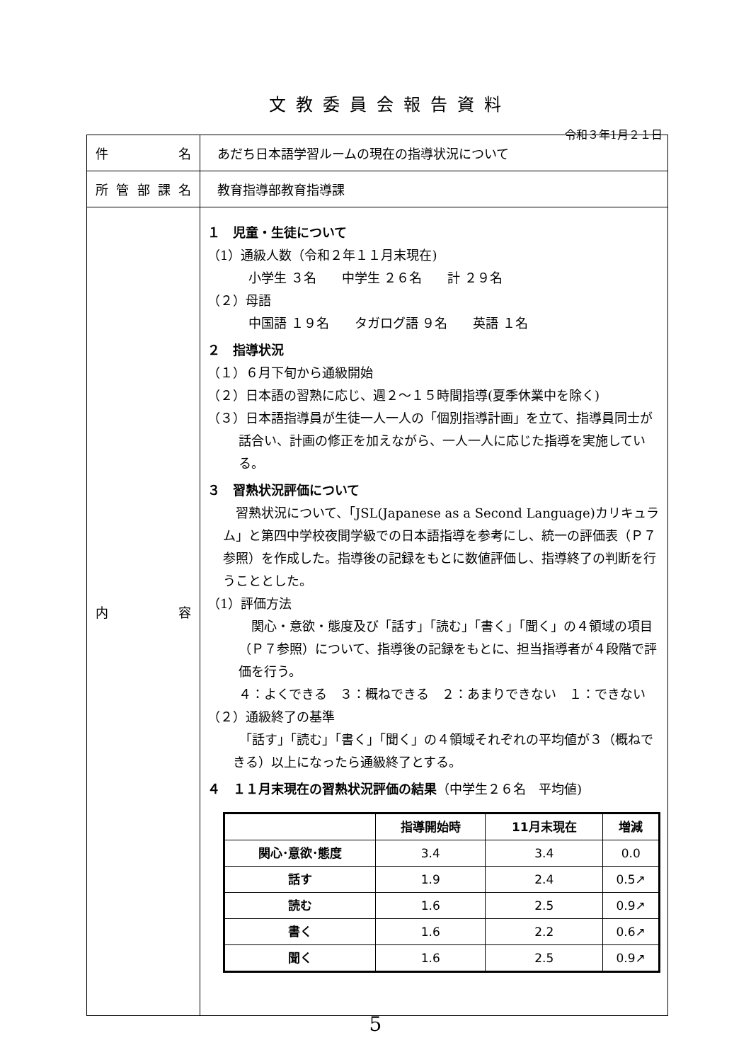文教委員会報告資料
令和３年1月２１日
| 件 名 | あだち日本語学習ルームの現在の指導状況について |
| 所 管 部 課 名 | 教育指導部教育指導課 |
| 内 容 | １ 児童・生徒について （1）通級人数（令和２年１１月末現在) 小学生 ３名 中学生 ２６名 計 ２９名 （２）母語 中国語 １９名 タガログ語 ９名 英語 １名 ２ 指導状況 （１）６月下旬から通級開始 （２）日本語の習熟に応じ、週２～１５時間指導(夏季休業中を除く) （３）日本語指導員が生徒一人一人の「個別指導計画」を立て、指導員同士が話合い、計画の修正を加えながら、一人一人に応じた指導を実施している。 ３ 習熟状況評価について 習熟状況について、「JSL(Japanese as a Second Language)カリキュラム」と第四中学校夜間学級での日本語指導を参考にし、統一の評価表（Ｐ７参照）を作成した。指導後の記録をもとに数値評価し、指導終了の判断を行うこととした。 （1）評価方法 関心・意欲・態度及び「話す」「読む」「書く」「聞く」の４領域の項目（Ｐ７参照）について、指導後の記録をもとに、担当指導者が４段階で評価を行う。 ４：よくできる ３：概ねできる ２：あまりできない １：できない （２）通級終了の基準 「話す」「読む」「書く」「聞く」の４領域それぞれの平均値が３（概ねできる）以上になったら通級終了とする。 ４ １１月末現在の習熟状況評価の結果 （中学生２６名 平均値) / / 指導開始時 / 11月末現在 / 増減 / / --- / --- / --- / --- / / 関心･意欲･態度 / 3.4 / 3.4 / 0.0 / / 話す / 1.9 / 2.4 / 0.5↗ / / 読む / 1.6 / 2.5 / 0.9↗ / / 書く / 1.6 / 2.2 / 0.6↗ / / 聞く / 1.6 / 2.5 / 0.9↗ / |
5